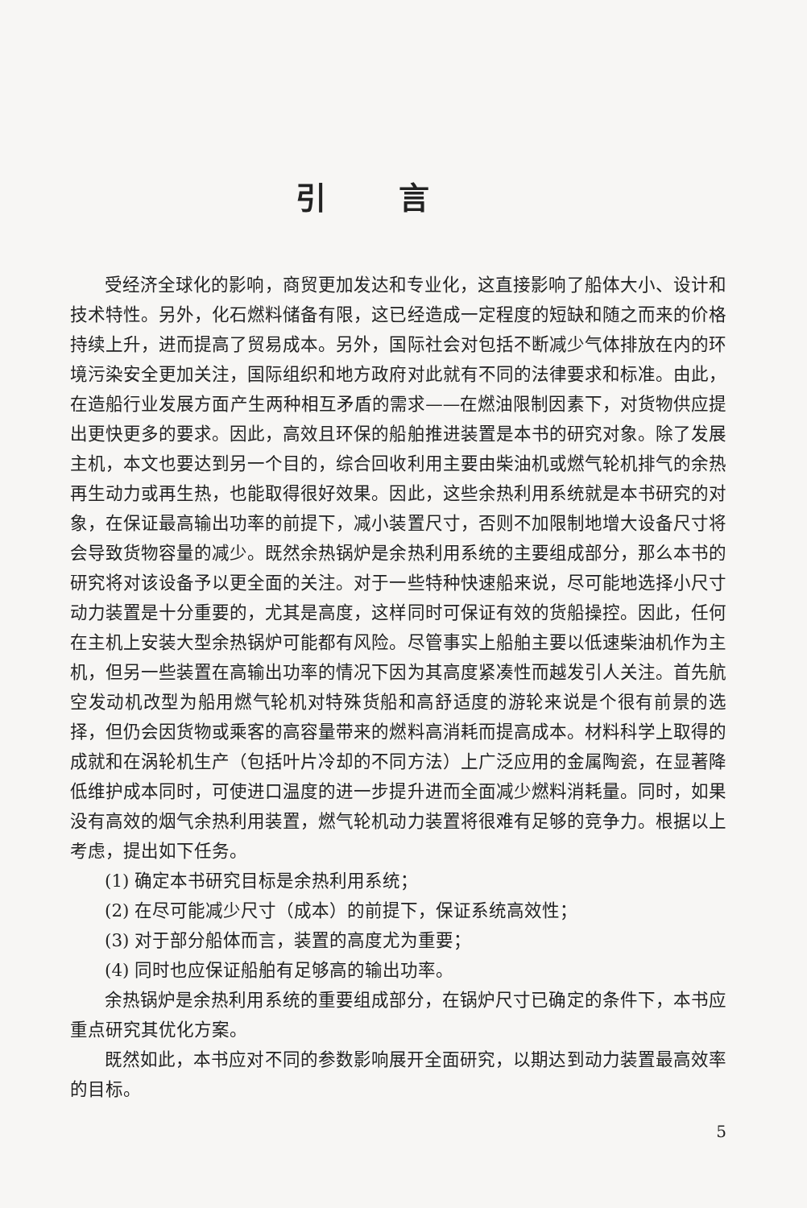引言
受经济全球化的影响，商贸更加发达和专业化，这直接影响了船体大小、设计和技术特性。另外，化石燃料储备有限，这已经造成一定程度的短缺和随之而来的价格持续上升，进而提高了贸易成本。另外，国际社会对包括不断减少气体排放在内的环境污染安全更加关注，国际组织和地方政府对此就有不同的法律要求和标准。由此，在造船行业发展方面产生两种相互矛盾的需求——在燃油限制因素下，对货物供应提出更快更多的要求。因此，高效且环保的船舶推进装置是本书的研究对象。除了发展主机，本文也要达到另一个目的，综合回收利用主要由柴油机或燃气轮机排气的余热再生动力或再生热，也能取得很好效果。因此，这些余热利用系统就是本书研究的对象，在保证最高输出功率的前提下，减小装置尺寸，否则不加限制地增大设备尺寸将会导致货物容量的减少。既然余热锅炉是余热利用系统的主要组成部分，那么本书的研究将对该设备予以更全面的关注。对于一些特种快速船来说，尽可能地选择小尺寸动力装置是十分重要的，尤其是高度，这样同时可保证有效的货船操控。因此，任何在主机上安装大型余热锅炉可能都有风险。尽管事实上船舶主要以低速柴油机作为主机，但另一些装置在高输出功率的情况下因为其高度紧凑性而越发引人关注。首先航空发动机改型为船用燃气轮机对特殊货船和高舒适度的游轮来说是个很有前景的选择，但仍会因货物或乘客的高容量带来的燃料高消耗而提高成本。材料科学上取得的成就和在涡轮机生产（包括叶片冷却的不同方法）上广泛应用的金属陶瓷，在显著降低维护成本同时，可使进口温度的进一步提升进而全面减少燃料消耗量。同时，如果没有高效的烟气余热利用装置，燃气轮机动力装置将很难有足够的竞争力。根据以上考虑，提出如下任务。
(1) 确定本书研究目标是余热利用系统；
(2) 在尽可能减少尺寸（成本）的前提下，保证系统高效性；
(3) 对于部分船体而言，装置的高度尤为重要；
(4) 同时也应保证船舶有足够高的输出功率。
余热锅炉是余热利用系统的重要组成部分，在锅炉尺寸已确定的条件下，本书应重点研究其优化方案。
既然如此，本书应对不同的参数影响展开全面研究，以期达到动力装置最高效率的目标。
5